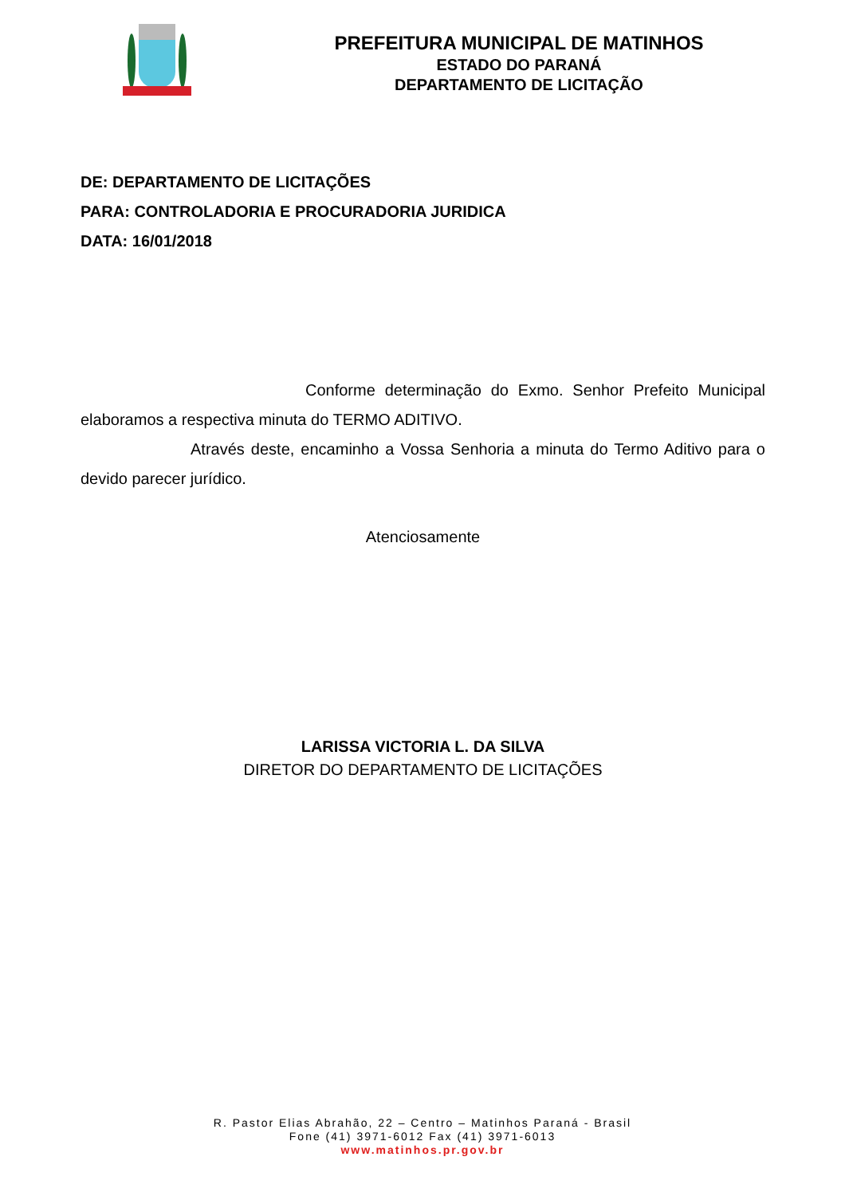PREFEITURA MUNICIPAL DE MATINHOS
ESTADO DO PARANÁ
DEPARTAMENTO DE LICITAÇÃO
DE: DEPARTAMENTO DE LICITAÇÕES
PARA: CONTROLADORIA E PROCURADORIA JURIDICA
DATA: 16/01/2018
Conforme determinação do Exmo. Senhor Prefeito Municipal elaboramos a respectiva minuta do TERMO ADITIVO.
Através deste, encaminho a Vossa Senhoria a minuta do Termo Aditivo para o devido parecer jurídico.
Atenciosamente
LARISSA VICTORIA L. DA SILVA
DIRETOR DO DEPARTAMENTO DE LICITAÇÕES
R. Pastor Elias Abrahão, 22 – Centro – Matinhos Paraná - Brasil
Fone (41) 3971-6012 Fax (41) 3971-6013
www.matinhos.pr.gov.br